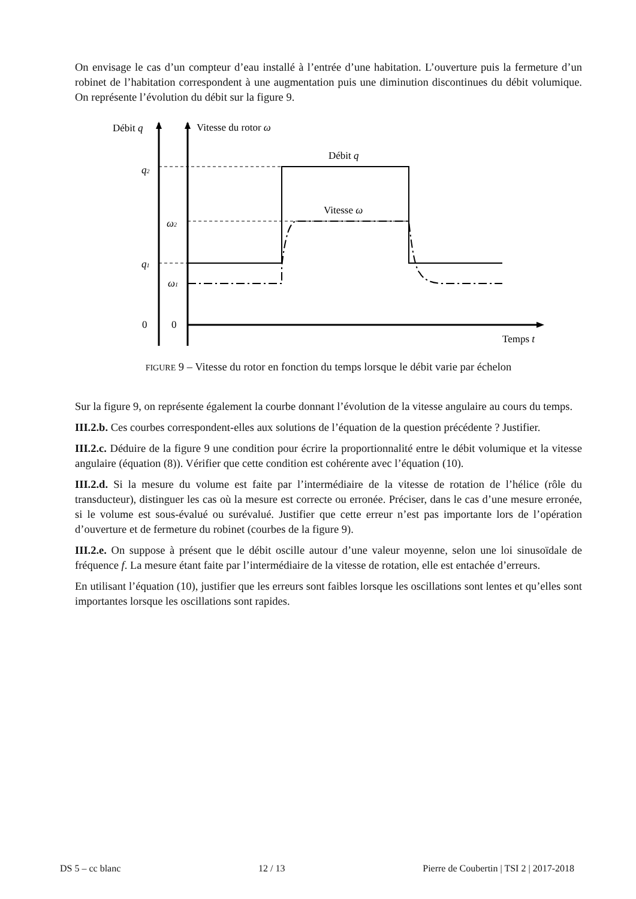On envisage le cas d’un compteur d’eau installé à l’entrée d’une habitation. L’ouverture puis la fermeture d’un robinet de l’habitation correspondent à une augmentation puis une diminution discontinues du débit volumique. On représente l’évolution du débit sur la figure 9.
Débit q
Vitesse du rotor ω
Temps t
q2
ω2
q1
ω1
0
0
Débit q
Vitesse ω
FIGURE 9 – Vitesse du rotor en fonction du temps lorsque le débit varie par échelon
Sur la figure 9, on représente également la courbe donnant l’évolution de la vitesse angulaire au cours du temps.
III.2.b. Ces courbes correspondent-elles aux solutions de l’équation de la question précédente ? Justifier.
III.2.c. Déduire de la figure 9 une condition pour écrire la proportionnalité entre le débit volumique et la vitesse angulaire (équation (8)). Vérifier que cette condition est cohérente avec l’équation (10).
III.2.d. Si la mesure du volume est faite par l’intermédiaire de la vitesse de rotation de l’hélice (rôle du transducteur), distinguer les cas où la mesure est correcte ou erronée. Préciser, dans le cas d’une mesure erronée, si le volume est sous-évalué ou surévalué. Justifier que cette erreur n’est pas importante lors de l’opération d’ouverture et de fermeture du robinet (courbes de la figure 9).
III.2.e. On suppose à présent que le débit oscille autour d’une valeur moyenne, selon une loi sinusoïdale de fréquence f. La mesure étant faite par l’intermédiaire de la vitesse de rotation, elle est entachée d’erreurs.
En utilisant l’équation (10), justifier que les erreurs sont faibles lorsque les oscillations sont lentes et qu’elles sont importantes lorsque les oscillations sont rapides.
DS 5 – cc blanc 12 / 13 Pierre de Coubertin | TSI 2 | 2017-2018